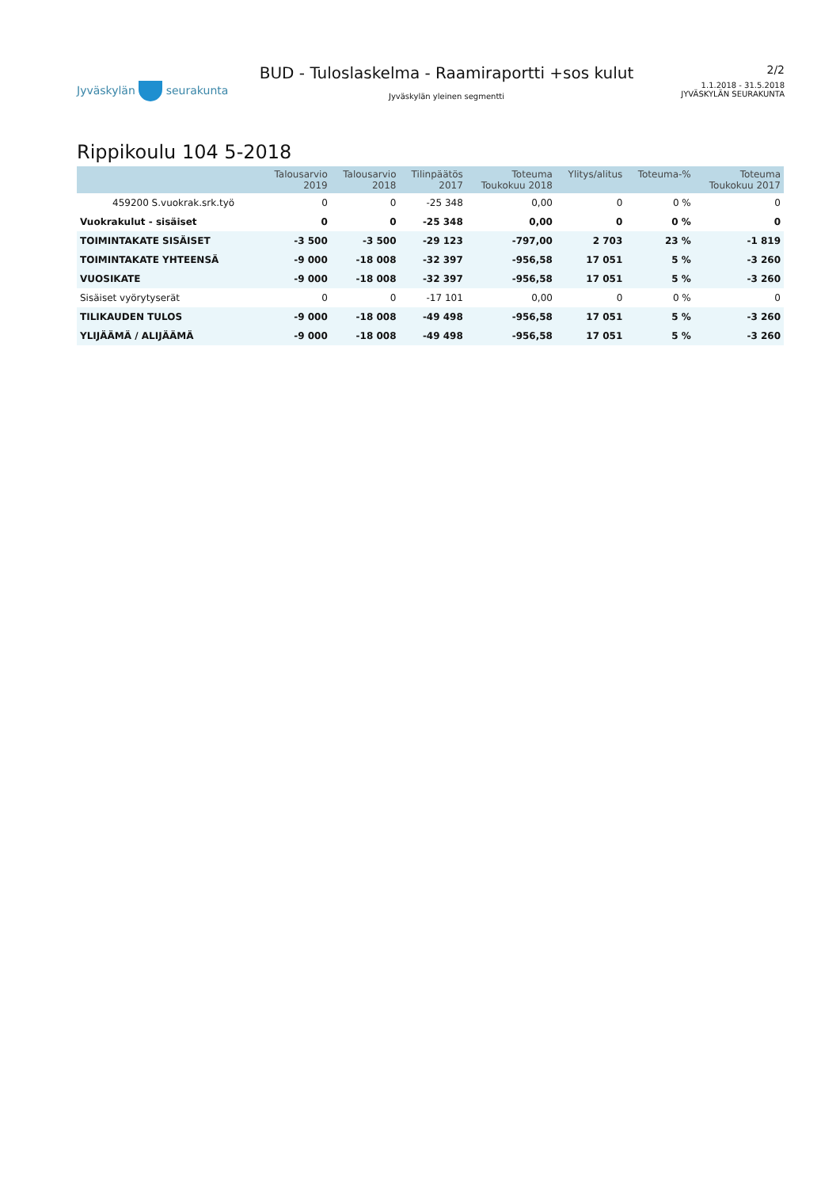Jyväskylän seurakunta
BUD - Tuloslaskelma - Raamiraportti +sos kulut
Jyväskylän yleinen segmentti
2/2
1.1.2018 - 31.5.2018
JYVÄSKYLÄN SEURAKUNTA
Rippikoulu 104 5-2018
| | Talousarvio 2019 | Talousarvio 2018 | Tilinpäätös 2017 | Toteuma Toukokuu 2018 | Ylitys/alitus | Toteuma-% | Toteuma Toukokuu 2017 |
| --- | --- | --- | --- | --- | --- | --- | --- |
| 459200 S.vuokrak.srk.työ | 0 | 0 | -25 348 | 0,00 | 0 | 0 % | 0 |
| Vuokrakulut - sisäiset | 0 | 0 | -25 348 | 0,00 | 0 | 0 % | 0 |
| TOIMINTAKATE SISÄISET | -3 500 | -3 500 | -29 123 | -797,00 | 2 703 | 23 % | -1 819 |
| TOIMINTAKATE YHTEENSÄ | -9 000 | -18 008 | -32 397 | -956,58 | 17 051 | 5 % | -3 260 |
| VUOSIKATE | -9 000 | -18 008 | -32 397 | -956,58 | 17 051 | 5 % | -3 260 |
| Sisäiset vyörytyserät | 0 | 0 | -17 101 | 0,00 | 0 | 0 % | 0 |
| TILIKAUDEN TULOS | -9 000 | -18 008 | -49 498 | -956,58 | 17 051 | 5 % | -3 260 |
| YLIJÄÄMÄ / ALIJÄÄMÄ | -9 000 | -18 008 | -49 498 | -956,58 | 17 051 | 5 % | -3 260 |